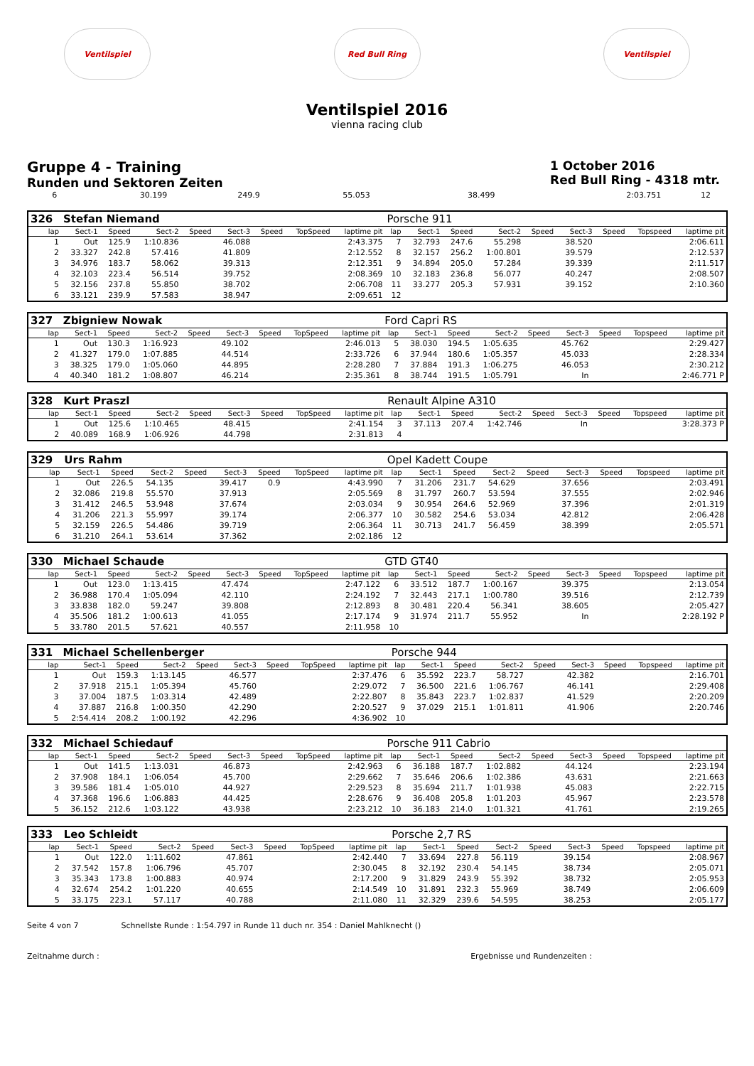Ventilspiel Red Bull Ring Ventilspiel
Ventilspiel 2016
vienna racing club
Gruppe 4 - Training
Runden und Sektoren Zeiten
1 October 2016
Red Bull Ring - 4318 mtr.
| 6 | 30.199 | 249.9 | 55.053 | | 38.499 | | | 2:03.751 | 12 | |
| 326 | Stefan Niemand | | | | | | | | Porsche 911 | | | | | | | | |
| lap | Sect-1 | Speed | Sect-2 | Speed | Sect-3 | Speed | TopSpeed | laptime pit | lap | Sect-1 | Speed | Sect-2 | Speed | Sect-3 | Speed | Topspeed | laptime pit |
| 1 | Out | 125.9 | 1:10.836 | | 46.088 | | | 2:43.375 | 7 | 32.793 | 247.6 | 55.298 | | 38.520 | | | 2:06.611 |
| 2 | 33.327 | 242.8 | 57.416 | | 41.809 | | | 2:12.552 | 8 | 32.157 | 256.2 | 1:00.801 | | 39.579 | | | 2:12.537 |
| 3 | 34.976 | 183.7 | 58.062 | | 39.313 | | | 2:12.351 | 9 | 34.894 | 205.0 | 57.284 | | 39.339 | | | 2:11.517 |
| 4 | 32.103 | 223.4 | 56.514 | | 39.752 | | | 2:08.369 | 10 | 32.183 | 236.8 | 56.077 | | 40.247 | | | 2:08.507 |
| 5 | 32.156 | 237.8 | 55.850 | | 38.702 | | | 2:06.708 | 11 | 33.277 | 205.3 | 57.931 | | 39.152 | | | 2:10.360 |
| 6 | 33.121 | 239.9 | 57.583 | | 38.947 | | | 2:09.651 | 12 | | | | | | | | |
| 327 | Zbigniew Nowak | | | | | | | | Ford Capri RS | | | | | | | | |
| lap | Sect-1 | Speed | Sect-2 | Speed | Sect-3 | Speed | TopSpeed | laptime pit | lap | Sect-1 | Speed | Sect-2 | Speed | Sect-3 | Speed | Topspeed | laptime pit |
| 1 | Out | 130.3 | 1:16.923 | | 49.102 | | | 2:46.013 | 5 | 38.030 | 194.5 | 1:05.635 | | 45.762 | | | 2:29.427 |
| 2 | 41.327 | 179.0 | 1:07.885 | | 44.514 | | | 2:33.726 | 6 | 37.944 | 180.6 | 1:05.357 | | 45.033 | | | 2:28.334 |
| 3 | 38.325 | 179.0 | 1:05.060 | | 44.895 | | | 2:28.280 | 7 | 37.884 | 191.3 | 1:06.275 | | 46.053 | | | 2:30.212 |
| 4 | 40.340 | 181.2 | 1:08.807 | | 46.214 | | | 2:35.361 | 8 | 38.744 | 191.5 | 1:05.791 | | In | | | 2:46.771 P |
| 328 | Kurt Praszl | | | | | | | | Renault Alpine A310 | | | | | | | | |
| lap | Sect-1 | Speed | Sect-2 | Speed | Sect-3 | Speed | TopSpeed | laptime pit | lap | Sect-1 | Speed | Sect-2 | Speed | Sect-3 | Speed | Topspeed | laptime pit |
| 1 | Out | 125.6 | 1:10.465 | | 48.415 | | | 2:41.154 | 3 | 37.113 | 207.4 | 1:42.746 | | In | | | 3:28.373 P |
| 2 | 40.089 | 168.9 | 1:06.926 | | 44.798 | | | 2:31.813 | 4 | | | | | | | | |
| 329 | Urs Rahm | | | | | | | | Opel Kadett Coupe | | | | | | | | |
| lap | Sect-1 | Speed | Sect-2 | Speed | Sect-3 | Speed | TopSpeed | laptime pit | lap | Sect-1 | Speed | Sect-2 | Speed | Sect-3 | Speed | Topspeed | laptime pit |
| 1 | Out | 226.5 | 54.135 | | 39.417 | 0.9 | | 4:43.990 | 7 | 31.206 | 231.7 | 54.629 | | 37.656 | | | 2:03.491 |
| 2 | 32.086 | 219.8 | 55.570 | | 37.913 | | | 2:05.569 | 8 | 31.797 | 260.7 | 53.594 | | 37.555 | | | 2:02.946 |
| 3 | 31.412 | 246.5 | 53.948 | | 37.674 | | | 2:03.034 | 9 | 30.954 | 264.6 | 52.969 | | 37.396 | | | 2:01.319 |
| 4 | 31.206 | 221.3 | 55.997 | | 39.174 | | | 2:06.377 | 10 | 30.582 | 254.6 | 53.034 | | 42.812 | | | 2:06.428 |
| 5 | 32.159 | 226.5 | 54.486 | | 39.719 | | | 2:06.364 | 11 | 30.713 | 241.7 | 56.459 | | 38.399 | | | 2:05.571 |
| 6 | 31.210 | 264.1 | 53.614 | | 37.362 | | | 2:02.186 | 12 | | | | | | | | |
| 330 | Michael Schaude | | | | | | | | GTD GT40 | | | | | | | | |
| lap | Sect-1 | Speed | Sect-2 | Speed | Sect-3 | Speed | TopSpeed | laptime pit | lap | Sect-1 | Speed | Sect-2 | Speed | Sect-3 | Speed | Topspeed | laptime pit |
| 1 | Out | 123.0 | 1:13.415 | | 47.474 | | | 2:47.122 | 6 | 33.512 | 187.7 | 1:00.167 | | 39.375 | | | 2:13.054 |
| 2 | 36.988 | 170.4 | 1:05.094 | | 42.110 | | | 2:24.192 | 7 | 32.443 | 217.1 | 1:00.780 | | 39.516 | | | 2:12.739 |
| 3 | 33.838 | 182.0 | 59.247 | | 39.808 | | | 2:12.893 | 8 | 30.481 | 220.4 | 56.341 | | 38.605 | | | 2:05.427 |
| 4 | 35.506 | 181.2 | 1:00.613 | | 41.055 | | | 2:17.174 | 9 | 31.974 | 211.7 | 55.952 | | In | | | 2:28.192 P |
| 5 | 33.780 | 201.5 | 57.621 | | 40.557 | | | 2:11.958 | 10 | | | | | | | | |
| 331 | Michael Schellenberger | | | | | | | | Porsche 944 | | | | | | | | |
| lap | Sect-1 | Speed | Sect-2 | Speed | Sect-3 | Speed | TopSpeed | laptime pit | lap | Sect-1 | Speed | Sect-2 | Speed | Sect-3 | Speed | Topspeed | laptime pit |
| 1 | Out | 159.3 | 1:13.145 | | 46.577 | | | 2:37.476 | 6 | 35.592 | 223.7 | 58.727 | | 42.382 | | | 2:16.701 |
| 2 | 37.918 | 215.1 | 1:05.394 | | 45.760 | | | 2:29.072 | 7 | 36.500 | 221.6 | 1:06.767 | | 46.141 | | | 2:29.408 |
| 3 | 37.004 | 187.5 | 1:03.314 | | 42.489 | | | 2:22.807 | 8 | 35.843 | 223.7 | 1:02.837 | | 41.529 | | | 2:20.209 |
| 4 | 37.887 | 216.8 | 1:00.350 | | 42.290 | | | 2:20.527 | 9 | 37.029 | 215.1 | 1:01.811 | | 41.906 | | | 2:20.746 |
| 5 | 2:54.414 | 208.2 | 1:00.192 | | 42.296 | | | 4:36.902 | 10 | | | | | | | | |
| 332 | Michael Schiedauf | | | | | | | | Porsche 911 Cabrio | | | | | | | | |
| lap | Sect-1 | Speed | Sect-2 | Speed | Sect-3 | Speed | TopSpeed | laptime pit | lap | Sect-1 | Speed | Sect-2 | Speed | Sect-3 | Speed | Topspeed | laptime pit |
| 1 | Out | 141.5 | 1:13.031 | | 46.873 | | | 2:42.963 | 6 | 36.188 | 187.7 | 1:02.882 | | 44.124 | | | 2:23.194 |
| 2 | 37.908 | 184.1 | 1:06.054 | | 45.700 | | | 2:29.662 | 7 | 35.646 | 206.6 | 1:02.386 | | 43.631 | | | 2:21.663 |
| 3 | 39.586 | 181.4 | 1:05.010 | | 44.927 | | | 2:29.523 | 8 | 35.694 | 211.7 | 1:01.938 | | 45.083 | | | 2:22.715 |
| 4 | 37.368 | 196.6 | 1:06.883 | | 44.425 | | | 2:28.676 | 9 | 36.408 | 205.8 | 1:01.203 | | 45.967 | | | 2:23.578 |
| 5 | 36.152 | 212.6 | 1:03.122 | | 43.938 | | | 2:23.212 | 10 | 36.183 | 214.0 | 1:01.321 | | 41.761 | | | 2:19.265 |
| 333 | Leo Schleidt | | | | | | | | Porsche 2,7 RS | | | | | | | | |
| lap | Sect-1 | Speed | Sect-2 | Speed | Sect-3 | Speed | TopSpeed | laptime pit | lap | Sect-1 | Speed | Sect-2 | Speed | Sect-3 | Speed | Topspeed | laptime pit |
| 1 | Out | 122.0 | 1:11.602 | | 47.861 | | | 2:42.440 | 7 | 33.694 | 227.8 | 56.119 | | 39.154 | | | 2:08.967 |
| 2 | 37.542 | 157.8 | 1:06.796 | | 45.707 | | | 2:30.045 | 8 | 32.192 | 230.4 | 54.145 | | 38.734 | | | 2:05.071 |
| 3 | 35.343 | 173.8 | 1:00.883 | | 40.974 | | | 2:17.200 | 9 | 31.829 | 243.9 | 55.392 | | 38.732 | | | 2:05.953 |
| 4 | 32.674 | 254.2 | 1:01.220 | | 40.655 | | | 2:14.549 | 10 | 31.891 | 232.3 | 55.969 | | 38.749 | | | 2:06.609 |
| 5 | 33.175 | 223.1 | 57.117 | | 40.788 | | | 2:11.080 | 11 | 32.329 | 239.6 | 54.595 | | 38.253 | | | 2:05.177 |
Seite 4 von 7 Schnellste Runde : 1:54.797 in Runde 11 duch nr. 354 : Daniel Mahlknecht ()
Zeitnahme durch : Ergebnisse und Rundenzeiten :